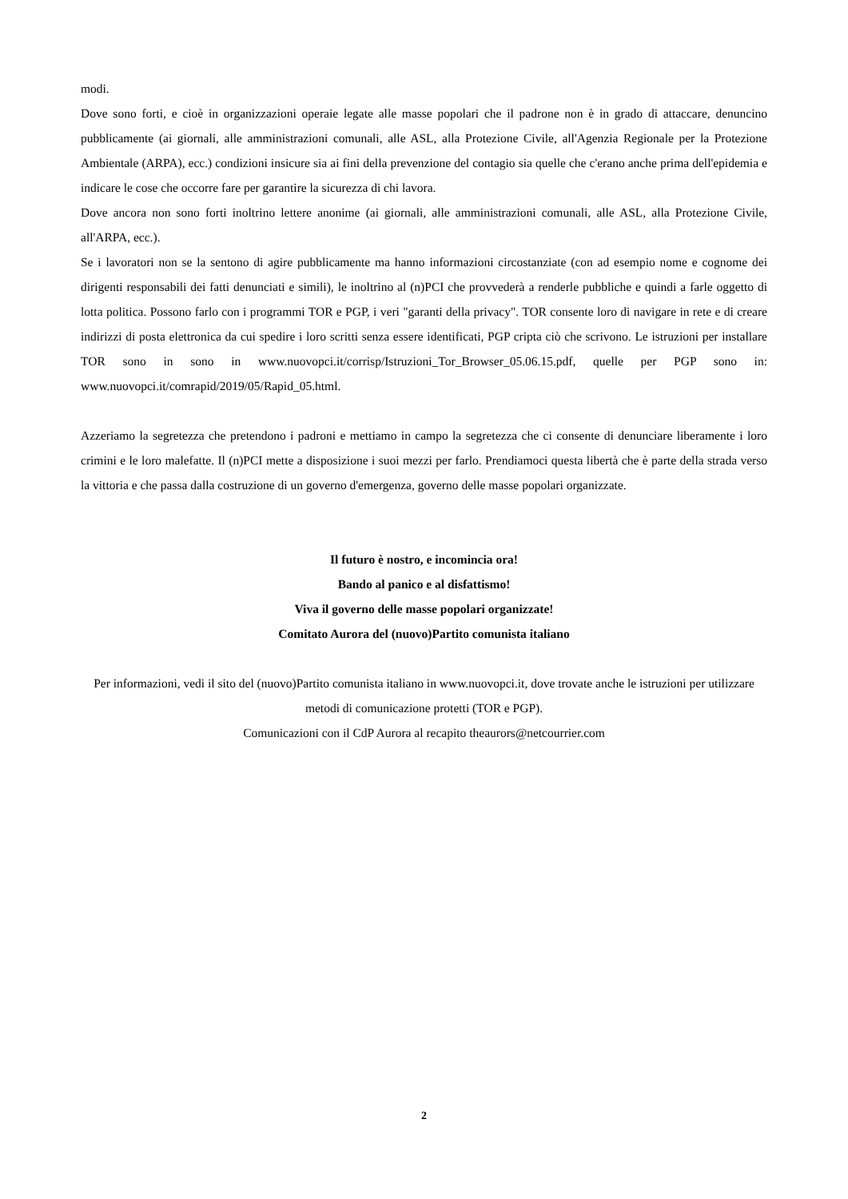modi.
Dove sono forti, e cioè in organizzazioni operaie legate alle masse popolari che il padrone non è in grado di attaccare, denuncino pubblicamente (ai giornali, alle amministrazioni comunali, alle ASL, alla Protezione Civile, all'Agenzia Regionale per la Protezione Ambientale (ARPA), ecc.) condizioni insicure sia ai fini della prevenzione del contagio sia quelle che c'erano anche prima dell'epidemia e indicare le cose che occorre fare per garantire la sicurezza di chi lavora.
Dove ancora non sono forti inoltrino lettere anonime (ai giornali, alle amministrazioni comunali, alle ASL, alla Protezione Civile, all'ARPA, ecc.).
Se i lavoratori non se la sentono di agire pubblicamente ma hanno informazioni circostanziate (con ad esempio nome e cognome dei dirigenti responsabili dei fatti denunciati e simili), le inoltrino al (n)PCI che provvederà a renderle pubbliche e quindi a farle oggetto di lotta politica. Possono farlo con i programmi TOR e PGP, i veri "garanti della privacy". TOR consente loro di navigare in rete e di creare indirizzi di posta elettronica da cui spedire i loro scritti senza essere identificati, PGP cripta ciò che scrivono. Le istruzioni per installare TOR sono in sono in www.nuovopci.it/corrisp/Istruzioni_Tor_Browser_05.06.15.pdf, quelle per PGP sono in: www.nuovopci.it/comrapid/2019/05/Rapid_05.html.
Azzeriamo la segretezza che pretendono i padroni e mettiamo in campo la segretezza che ci consente di denunciare liberamente i loro crimini e le loro malefatte. Il (n)PCI mette a disposizione i suoi mezzi per farlo. Prendiamoci questa libertà che è parte della strada verso la vittoria e che passa dalla costruzione di un governo d'emergenza, governo delle masse popolari organizzate.
Il futuro è nostro, e incomincia ora!
Bando al panico e al disfattismo!
Viva il governo delle masse popolari organizzate!
Comitato Aurora del (nuovo)Partito comunista italiano
Per informazioni, vedi il sito del (nuovo)Partito comunista italiano in www.nuovopci.it, dove trovate anche le istruzioni per utilizzare metodi di comunicazione protetti (TOR e PGP).
Comunicazioni con il CdP Aurora al recapito theaurors@netcourrier.com
2